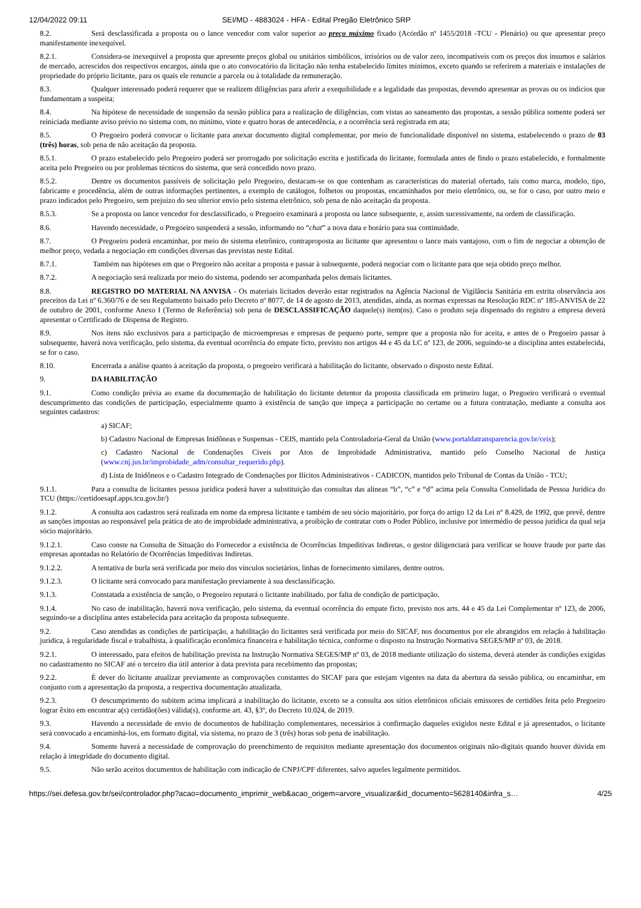12/04/2022 09:11 SEI/MD - 4883024 - HFA - Edital Pregão Eletrônico SRP
8.2. Será desclassificada a proposta ou o lance vencedor com valor superior ao preço máximo fixado (Acórdão nº 1455/2018 -TCU - Plenário) ou que apresentar preço manifestamente inexequível.
8.2.1. Considera-se inexequível a proposta que apresente preços global ou unitários simbólicos, irrisórios ou de valor zero, incompatíveis com os preços dos insumos e salários de mercado, acrescidos dos respectivos encargos, ainda que o ato convocatório da licitação não tenha estabelecido limites mínimos, exceto quando se referirem a materiais e instalações de propriedade do próprio licitante, para os quais ele renuncie a parcela ou à totalidade da remuneração.
8.3. Qualquer interessado poderá requerer que se realizem diligências para aferir a exequibilidade e a legalidade das propostas, devendo apresentar as provas ou os indícios que fundamentam a suspeita;
8.4. Na hipótese de necessidade de suspensão da sessão pública para a realização de diligências, com vistas ao saneamento das propostas, a sessão pública somente poderá ser reiniciada mediante aviso prévio no sistema com, no mínimo, vinte e quatro horas de antecedência, e a ocorrência será registrada em ata;
8.5. O Pregoeiro poderá convocar o licitante para anexar documento digital complementar, por meio de funcionalidade disponível no sistema, estabelecendo o prazo de 03 (três) horas, sob pena de não aceitação da proposta.
8.5.1. O prazo estabelecido pelo Pregoeiro poderá ser prorrogado por solicitação escrita e justificada do licitante, formulada antes de findo o prazo estabelecido, e formalmente aceita pelo Pregoeiro ou por problemas técnicos do sistema, que será concedido novo prazo.
8.5.2. Dentre os documentos passíveis de solicitação pelo Pregoeiro, destacam-se os que contenham as características do material ofertado, tais como marca, modelo, tipo, fabricante e procedência, além de outras informações pertinentes, a exemplo de catálogos, folhetos ou propostas, encaminhados por meio eletrônico, ou, se for o caso, por outro meio e prazo indicados pelo Pregoeiro, sem prejuízo do seu ulterior envio pelo sistema eletrônico, sob pena de não aceitação da proposta.
8.5.3. Se a proposta ou lance vencedor for desclassificado, o Pregoeiro examinará a proposta ou lance subsequente, e, assim sucessivamente, na ordem de classificação.
8.6. Havendo necessidade, o Pregoeiro suspenderá a sessão, informando no “chat” a nova data e horário para sua continuidade.
8.7. O Pregoeiro poderá encaminhar, por meio do sistema eletrônico, contraproposta ao licitante que apresentou o lance mais vantajoso, com o fim de negociar a obtenção de melhor preço, vedada a negociação em condições diversas das previstas neste Edital.
8.7.1. Também nas hipóteses em que o Pregoeiro não aceitar a proposta e passar à subsequente, poderá negociar com o licitante para que seja obtido preço melhor.
8.7.2. A negociação será realizada por meio do sistema, podendo ser acompanhada pelos demais licitantes.
8.8. REGISTRO DO MATERIAL NA ANVISA - Os materiais licitados deverão estar registrados na Agência Nacional de Vigilância Sanitária em estrita observância aos preceitos da Lei nº 6.360/76 e de seu Regulamento baixado pelo Decreto nº 8077, de 14 de agosto de 2013, atendidas, ainda, as normas expressas na Resolução RDC nº 185-ANVISA de 22 de outubro de 2001, conforme Anexo I (Termo de Referência) sob pena de DESCLASSIFICAÇÃO daquele(s) item(ns). Caso o produto seja dispensado do registro a empresa deverá apresentar o Certificado de Dispensa de Registro.
8.9. Nos itens não exclusivos para a participação de microempresas e empresas de pequeno porte, sempre que a proposta não for aceita, e antes de o Pregoeiro passar à subsequente, haverá nova verificação, pelo sistema, da eventual ocorrência do empate ficto, previsto nos artigos 44 e 45 da LC nº 123, de 2006, seguindo-se a disciplina antes estabelecida, se for o caso.
8.10. Encerrada a análise quanto à aceitação da proposta, o pregoeiro verificará a habilitação do licitante, observado o disposto neste Edital.
9. DA HABILITAÇÃO
9.1. Como condição prévia ao exame da documentação de habilitação do licitante detentor da proposta classificada em primeiro lugar, o Pregoeiro verificará o eventual descumprimento das condições de participação, especialmente quanto à existência de sanção que impeça a participação no certame ou a futura contratação, mediante a consulta aos seguintes cadastros:
a) SICAF;
b) Cadastro Nacional de Empresas Inidôneas e Suspensas - CEIS, mantido pela Controladoria-Geral da União (www.portaldatransparencia.gov.br/ceis);
c) Cadastro Nacional de Condenações Cíveis por Atos de Improbidade Administrativa, mantido pelo Conselho Nacional de Justiça (www.cnj.jus.br/improbidade_adm/consultar_requerido.php).
d) Lista de Inidôneos e o Cadastro Integrado de Condenações por Ilícitos Administrativos - CADICON, mantidos pelo Tribunal de Contas da União - TCU;
9.1.1. Para a consulta de licitantes pessoa jurídica poderá haver a substituição das consultas das alíneas “b”, “c” e “d” acima pela Consulta Consolidada de Pessoa Jurídica do TCU (https://certidoesapf.apps.tcu.gov.br/)
9.1.2. A consulta aos cadastros será realizada em nome da empresa licitante e também de seu sócio majoritário, por força do artigo 12 da Lei n° 8.429, de 1992, que prevê, dentre as sanções impostas ao responsável pela prática de ato de improbidade administrativa, a proibição de contratar com o Poder Público, inclusive por intermédio de pessoa jurídica da qual seja sócio majoritário.
9.1.2.1. Caso conste na Consulta de Situação do Fornecedor a existência de Ocorrências Impeditivas Indiretas, o gestor diligenciará para verificar se houve fraude por parte das empresas apontadas no Relatório de Ocorrências Impeditivas Indiretas.
9.1.2.2. A tentativa de burla será verificada por meio dos vínculos societários, linhas de fornecimento similares, dentre outros.
9.1.2.3. O licitante será convocado para manifestação previamente à sua desclassificação.
9.1.3. Constatada a existência de sanção, o Pregoeiro reputará o licitante inabilitado, por falta de condição de participação.
9.1.4. No caso de inabilitação, haverá nova verificação, pelo sistema, da eventual ocorrência do empate ficto, previsto nos arts. 44 e 45 da Lei Complementar nº 123, de 2006, seguindo-se a disciplina antes estabelecida para aceitação da proposta subsequente.
9.2. Caso atendidas as condições de participação, a habilitação do licitantes será verificada por meio do SICAF, nos documentos por ele abrangidos em relação à habilitação jurídica, à regularidade fiscal e trabalhista, à qualificação econômica financeira e habilitação técnica, conforme o disposto na Instrução Normativa SEGES/MP nº 03, de 2018.
9.2.1. O interessado, para efeitos de habilitação prevista na Instrução Normativa SEGES/MP nº 03, de 2018 mediante utilização do sistema, deverá atender às condições exigidas no cadastramento no SICAF até o terceiro dia útil anterior à data prevista para recebimento das propostas;
9.2.2. É dever do licitante atualizar previamente as comprovações constantes do SICAF para que estejam vigentes na data da abertura da sessão pública, ou encaminhar, em conjunto com a apresentação da proposta, a respectiva documentação atualizada.
9.2.3. O descumprimento do subitem acima implicará a inabilitação do licitante, exceto se a consulta aos sítios eletrônicos oficiais emissores de certidões feita pelo Pregoeiro lograr êxito em encontrar a(s) certidão(ões) válida(s), conforme art. 43, §3º, do Decreto 10.024, de 2019.
9.3. Havendo a necessidade de envio de documentos de habilitação complementares, necessários à confirmação daqueles exigidos neste Edital e já apresentados, o licitante será convocado a encaminhá-los, em formato digital, via sistema, no prazo de 3 (três) horas sob pena de inabilitação.
9.4. Somente haverá a necessidade de comprovação do preenchimento de requisitos mediante apresentação dos documentos originais não-digitais quando houver dúvida em relação à integridade do documento digital.
9.5. Não serão aceitos documentos de habilitação com indicação de CNPJ/CPF diferentes, salvo aqueles legalmente permitidos.
https://sei.defesa.gov.br/sei/controlador.php?acao=documento_imprimir_web&acao_origem=arvore_visualizar&id_documento=5628140&infra_s… 4/25